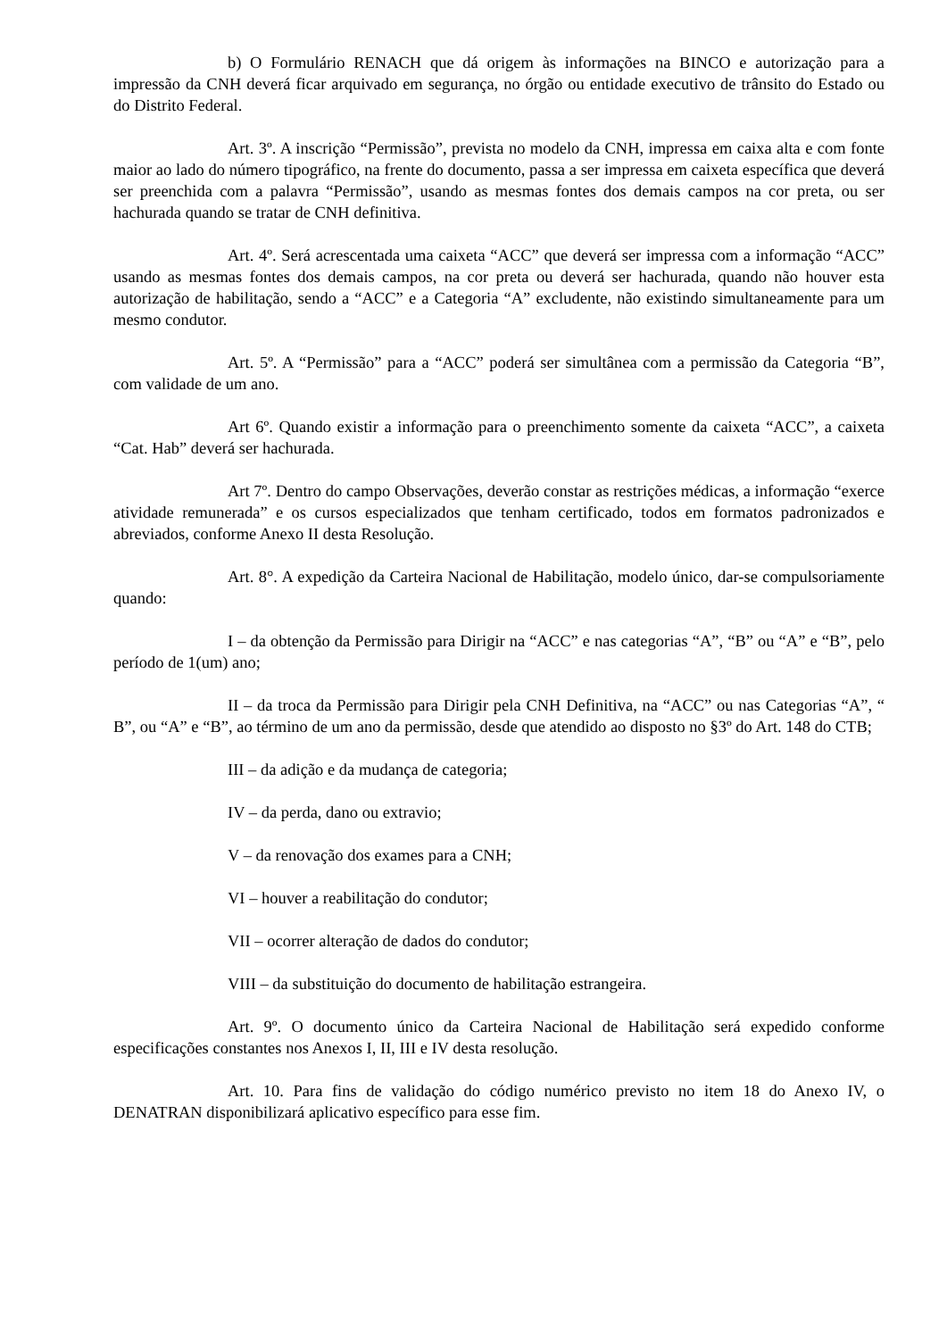b) O Formulário RENACH que dá origem às informações na BINCO e autorização para a impressão da CNH deverá ficar arquivado em segurança, no órgão ou entidade executivo de trânsito do Estado ou do Distrito Federal.
Art. 3º. A inscrição “Permissão”, prevista no modelo da CNH, impressa em caixa alta e com fonte maior ao lado do número tipográfico, na frente do documento, passa a ser impressa em caixeta específica que deverá ser preenchida com a palavra “Permissão”, usando as mesmas fontes dos demais campos na cor preta, ou ser hachurada quando se tratar de CNH definitiva.
Art. 4º. Será acrescentada uma caixeta “ACC” que deverá ser impressa com a informação “ACC” usando as mesmas fontes dos demais campos, na cor preta ou deverá ser hachurada, quando não houver esta autorização de habilitação, sendo a “ACC” e a Categoria “A” excludente, não existindo simultaneamente para um mesmo condutor.
Art. 5º. A “Permissão” para a “ACC” poderá ser simultânea com a permissão da Categoria “B”, com validade de um ano.
Art 6º. Quando existir a informação para o preenchimento somente da caixeta “ACC”, a caixeta “Cat. Hab” deverá ser hachurada.
Art 7º. Dentro do campo Observações, deverão constar as restrições médicas, a informação “exerce atividade remunerada” e os cursos especializados que tenham certificado, todos em formatos padronizados e abreviados, conforme Anexo II desta Resolução.
Art. 8°. A expedição da Carteira Nacional de Habilitação, modelo único, dar-se compulsoriamente quando:
I – da obtenção da Permissão para Dirigir na “ACC” e nas categorias “A”, “B” ou “A” e “B”, pelo período de 1(um) ano;
II – da troca da Permissão para Dirigir pela CNH Definitiva, na “ACC” ou nas Categorias “A”, “ B”, ou “A” e “B”, ao término de um ano da permissão, desde que atendido ao disposto no §3º do Art. 148 do CTB;
III – da adição e da mudança de categoria;
IV – da perda, dano ou extravio;
V – da renovação dos exames para a CNH;
VI – houver a reabilitação do condutor;
VII – ocorrer alteração de dados do condutor;
VIII – da substituição do documento de habilitação estrangeira.
Art. 9º. O documento único da Carteira Nacional de Habilitação será expedido conforme especificações constantes nos Anexos I, II, III e IV desta resolução.
Art. 10. Para fins de validação do código numérico previsto no item 18 do Anexo IV, o DENATRAN disponibilizará aplicativo específico para esse fim.